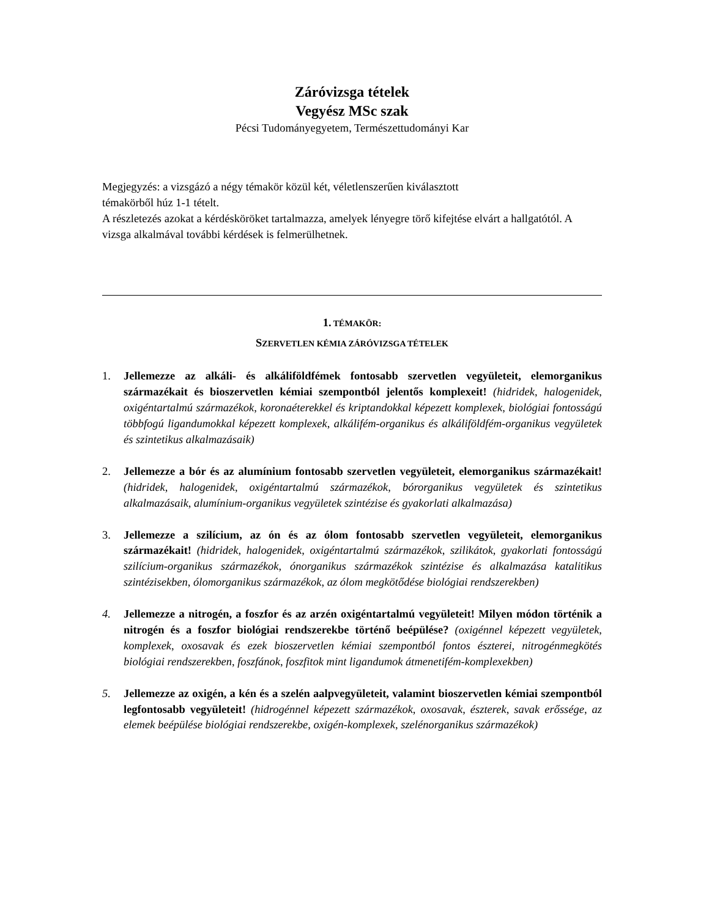Záróvizsga tételek
Vegyész MSc szak
Pécsi Tudományegyetem, Természettudományi Kar
Megjegyzés: a vizsgázó a négy témakör közül két, véletlenszerűen kiválasztott
témakörből húz 1-1 tételt.
A részletezés azokat a kérdésköröket tartalmazza, amelyek lényegre törő kifejtése elvárt a hallgatótól. A vizsga alkalmával további kérdések is felmerülhetnek.
1. TÉMAKÖR:
SZERVETLEN KÉMIA ZÁRÓVIZSGA TÉTELEK
1. Jellemezze az alkáli- és alkáliföldfémek fontosabb szervetlen vegyületeit, elemorganikus származékait és bioszervetlen kémiai szempontból jelentős komplexeit! (hidridek, halogenidek, oxigéntartalmú származékok, koronaéterekkel és kriptandokkal képezett komplexek, biológiai fontosságú többfogú ligandumokkal képezett komplexek, alkálifém-organikus és alkáliföldfém-organikus vegyületek és szintetikus alkalmazásaik)
2. Jellemezze a bór és az alumínium fontosabb szervetlen vegyületeit, elemorganikus származékait! (hidridek, halogenidek, oxigéntartalmú származékok, bórorganikus vegyületek és szintetikus alkalmazásaik, alumínium-organikus vegyületek szintézise és gyakorlati alkalmazása)
3. Jellemezze a szilícium, az ón és az ólom fontosabb szervetlen vegyületeit, elemorganikus származékait! (hidridek, halogenidek, oxigéntartalmú származékok, szilikátok, gyakorlati fontosságú szilícium-organikus származékok, ónorganikus származékok szintézise és alkalmazása katalitikus szintézisekben, ólomorganikus származékok, az ólom megkötődése biológiai rendszerekben)
4. Jellemezze a nitrogén, a foszfor és az arzén oxigéntartalmú vegyületeit! Milyen módon történik a nitrogén és a foszfor biológiai rendszerekbe történő beépülése? (oxigénnel képezett vegyületek, komplexek, oxosavak és ezek bioszervetlen kémiai szempontból fontos észterei, nitrogénmegkötés biológiai rendszerekben, foszfánok, foszfitok mint ligandumok átmenetifém-komplexekben)
5. Jellemezze az oxigén, a kén és a szelén aalpvegyületeit, valamint bioszervetlen kémiai szempontból legfontosabb vegyületeit! (hidrogénnel képezett származékok, oxosavak, észterek, savak erőssége, az elemek beépülése biológiai rendszerekbe, oxigén-komplexek, szelénorganikus származékok)